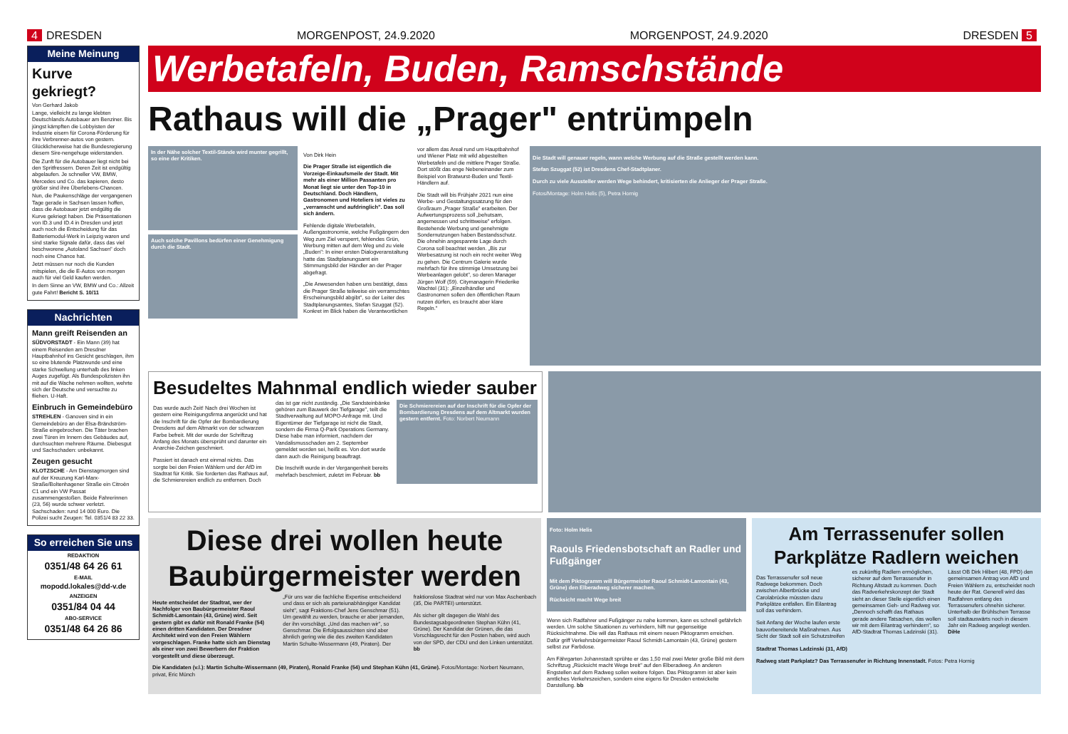4 DRESDEN MORGENPOST, 24.9.2020 MORGENPOST, 24.9.2020 DRESDEN 5
Meine Meinung
Kurve gekriegt?
Von Gerhard Jakob
Lange, vielleicht zu lange klebten Deutschlands Autobauer am Benziner. Bis jüngst kämpften die Lobbyisten der Industrie eisern für Corona-Förderung für ihre Verbrenner-autos von gestern. Glücklicherweise hat die Bundesregierung diesem Sire-nengehuge widerstanden.
Die Zunft für die Autobauer liegt nicht bei den Spritfressern. Deren Zeit ist endgültig abgelaufen. Je schneller VW, BMW, Mercedes und Co. das kapieren, desto größer sind ihre Überlebens-Chancen.
Nun, die Paukenschläge der vergangenen Tage gerade in Sachsen lassen hoffen, dass die Autobauer jetzt endgültig die Kurve gekriegt haben. Die Präsentationen von ID.3 und ID.4 in Dresden und jetzt auch noch die Entscheidung für das Batteriemodul-Werk in Leipzig waren und sind starke Signale dafür, dass das viel beschworene „Autoland Sachsen" doch noch eine Chance hat.
Jetzt müssen nur noch die Kunden mitspielen, die die E-Autos von morgen auch für viel Geld kaufen werden.
In dem Sinne an VW, BMW und Co.: Allzeit gute Fahrt! Bericht S. 10/11
Nachrichten
Mann greift Reisenden an
SÜDVORSTADT - Ein Mann (39) hat einem Reisenden am Dresdner Hauptbahnhof ins Gesicht geschlagen, ihm so eine blutende Platzwunde und eine starke Schwellung unterhalb des linken Auges zugefügt. Als Bundespolizisten ihn mit auf die Wache nehmen wollten, wehrte sich der Deutsche und versuchte zu fliehen. U-Haft.
Einbruch in Gemeindebüro
STREHLEN - Ganoven sind in ein Gemeindebüro an der Elsa-Brändström-Straße eingebrochen. Die Täter brachen zwei Türen im Innern des Gebäudes auf, durchsuchten mehrere Räume. Diebesgut und Sachschaden: unbekannt.
Zeugen gesucht
KLOTZSCHE - Am Dienstagmorgen sind auf der Kreuzung Karl-Marx-Straße/Boltenhagener Straße ein Citroën C1 und ein VW Passat zusammengestoßen. Beide Fahrerinnen (23, 56) wurde schwer verletzt. Sachschaden: rund 14 000 Euro. Die Polizei sucht Zeugen: Tel. 0351/4 83 22 33.
So erreichen Sie uns
REDAKTION
0351/48 64 26 61
E-MAIL
mopodd.lokales@dd-v.de
ANZEIGEN
0351/84 04 44
ABO-SERVICE
0351/48 64 26 86
Werbetafeln, Buden, Ramschstände
Rathaus will die „Prager" entrümpeln
In der Nähe solcher Textil-Stände wird munter gegrillt, so eine der Kritiken.
Auch solche Pavillons bedürfen einer Genehmigung durch die Stadt.
Von Dirk Hein
Die Prager Straße ist eigentlich die Vorzeige-Einkaufsmeile der Stadt. Mit mehr als einer Million Passanten pro Monat liegt sie unter den Top-10 in Deutschland. Doch Händlern, Gastronomen und Hoteliers ist vieles zu „verramscht und aufdringlich". Das soll sich ändern.
Fehlende digitale Werbetafeln, Außengastronomie, welche Fußgängern den Weg zum Ziel versperrt, fehlendes Grün, Werbung mitten auf dem Weg und zu viele „Buden": In einer ersten Dialogveranstaltung hatte das Stadtplanungsamt ein Stimmungsbild der Händler an der Prager abgefragt.
„Die Anwesenden haben uns bestätigt, dass die Prager Straße teilweise ein verramschtes Erscheinungsbild abgibt", so der Leiter des Stadtplanungsamtes, Stefan Szuggat (52). Konkret im Blick haben die Verantwortlichen vor allem das Areal rund um Hauptbahnhof und Wiener Platz mit wild abgestellten Werbetafeln und die mittlere Prager Straße. Dort stößt das enge Nebeneinander zum Beispiel von Bratwurst-Buden und Textil-Händlern auf.
Die Stadt will bis Frühjahr 2021 nun eine Werbe- und Gestaltungssatzung für den Großraum „Prager Straße" erarbeiten. Der Aufwertungsprozess soll „behutsam, angemessen und schrittweise" erfolgen. Bestehende Werbung und genehmigte Sondernutzungen haben Bestandsschutz. Die ohnehin angespannte Lage durch Corona soll beachtet werden. „Bis zur Werbesatzung ist noch ein recht weiter Weg zu gehen. Die Centrum Galerie wurde mehrfach für ihre stimmige Umsetzung bei Werbeanlagen gelobt", so deren Manager Jürgen Wolf (59). Citymanagerin Friederike Wachtel (31): „Einzelhändler und Gastronomen sollen den öffentlichen Raum nutzen dürfen, es braucht aber klare Regeln."
Die Stadt will genauer regeln, wann welche Werbung auf die Straße gestellt werden kann.
Stefan Szuggat (52) ist Dresdens Chef-Stadtplaner.
Durch zu viele Aussteller werden Wege behindert, kritisierten die Anlieger der Prager Straße.
Fotos/Montage: Holm Helis (5), Petra Hornig
Besudeltes Mahnmal endlich wieder sauber
Das wurde auch Zeit! Nach drei Wochen ist gestern eine Reinigungsfirma angerückt und hat die Inschrift für die Opfer der Bombardierung Dresdens auf dem Altmarkt von der schwarzen Farbe befreit. Mit der wurde der Schriftzug Anfang des Monats übersprüht und darunter ein Anarchie-Zeichen geschmiert.
Passiert ist danach erst einmal nichts. Das sorgte bei den Freien Wählern und der AfD im Stadtrat für Kritik. Sie forderten das Rathaus auf, die Schmierereien endlich zu entfernen. Doch das ist gar nicht zuständig. „Die Sandsteinbänke gehören zum Bauwerk der Tiefgarage", teilt die Stadtverwaltung auf MOPO-Anfrage mit. Und Eigentümer der Tiefgarage ist nicht die Stadt, sondern die Firma Q-Park Operations Germany. Diese habe man informiert, nachdem der Vandalismusschaden am 2. September gemeldet worden sei, heißt es. Von dort wurde dann auch die Reinigung beauftragt.
Die Inschrift wurde in der Vergangenheit bereits mehrfach beschmiert, zuletzt im Februar. bb
Die Schmierereien auf der Inschrift für die Opfer der Bombardierung Dresdens auf dem Altmarkt wurden gestern entfernt. Foto: Norbert Neumann
Diese drei wollen heute Baubürgermeister werden
Heute entscheidet der Stadtrat, wer der Nachfolger von Baubürgermeister Raoul Schmidt-Lamontain (43, Grüne) wird. Seit gestern gibt es dafür mit Ronald Franke (54) einen dritten Kandidaten. Der Dresdner Architekt wird von den Freien Wählern vorgeschlagen. Franke hatte sich am Dienstag als einer von zwei Bewerbern der Fraktion vorgestellt und diese überzeugt.
„Für uns war die fachliche Expertise entscheidend und dass er sich als parteiunabhängiger Kandidat sieht", sagt Fraktions-Chef Jens Genschmar (51). Um gewählt zu werden, brauche er aber jemanden, der ihn vorschlägt. „Und das machen wir", so Genschmar. Die Erfolgsaussichten sind aber ähnlich gering wie die des zweiten Kandidaten Martin Schulte-Wissermann (49, Piraten). Der fraktionslose Stadtrat wird nur von Max Aschenbach (35, Die PARTEI) unterstützt.
Als sicher gilt dagegen die Wahl des Bundestagsabgeordneten Stephan Kühn (41, Grüne). Der Kandidat der Grünen, die das Vorschlagsrecht für den Posten haben, wird auch von der SPD, der CDU und den Linken unterstützt. bb
Die Kandidaten (v.l.): Martin Schulte-Wissermann (49, Piraten), Ronald Franke (54) und Stephan Kühn (41, Grüne). Fotos/Montage: Norbert Neumann, privat, Eric Münch
Foto: Holm Helis
Raouls Friedensbotschaft an Radler und Fußgänger
Mit dem Piktogramm will Bürgermeister Raoul Schmidt-Lamontain (43, Grüne) den Elberadweg sicherer machen.
Rücksicht macht Wege breit
Wenn sich Radfahrer und Fußgänger zu nahe kommen, kann es schnell gefährlich werden. Um solche Situationen zu verhindern, hilft nur gegenseitige Rücksichtnahme. Die will das Rathaus mit einem neuen Piktogramm erreichen. Dafür griff Verkehrsbürgermeister Raoul Schmidt-Lamontain (43, Grüne) gestern selbst zur Farbdose.
Am Fährgarten Johannstadt sprühte er das 1,50 mal zwei Meter große Bild mit dem Schriftzug „Rücksicht macht Wege breit" auf den Elberadweg. An anderen Engstellen auf dem Radweg sollen weitere folgen. Das Piktogramm ist aber kein amtliches Verkehrszeichen, sondern eine eigens für Dresden entwickelte Darstellung. bb
Am Terrassenufer sollen Parkplätze Radlern weichen
Das Terrassenufer soll neue Radwege bekommen. Doch zwischen Albertbrücke und Carolabrücke müssten dazu Parkplätze entfallen. Ein Eilantrag soll das verhindern.
Seit Anfang der Woche laufen erste bauvorbereitende Maßnahmen. Aus Sicht der Stadt soll ein Schutzstreifen es zukünftig Radlern ermöglichen, sicherer auf dem Terrassenufer in Richtung Altstadt zu kommen. Doch das Radverkehrskonzept der Stadt sieht an dieser Stelle eigentlich einen gemeinsamen Geh- und Radweg vor. „Dennoch schafft das Rathaus gerade andere Tatsachen, das wollen wir mit dem Eilantrag verhindern", so AfD-Stadtrat Thomas Ladzinski (31).
Lässt OB Dirk Hilbert (48, FPD) den gemeinsamen Antrag von AfD und Freien Wählern zu, entscheidet noch heute der Rat. Generell wird das Radfahren entlang des Terrassenufers ohnehin sicherer. Unterhalb der Brühlschen Terrasse soll stadtauswärts noch in diesem Jahr ein Radweg angelegt werden. DiHe
Stadtrat Thomas Ladzinski (31, AfD)
Radweg statt Parkplatz? Das Terrassenufer in Richtung Innenstadt. Fotos: Petra Hornig